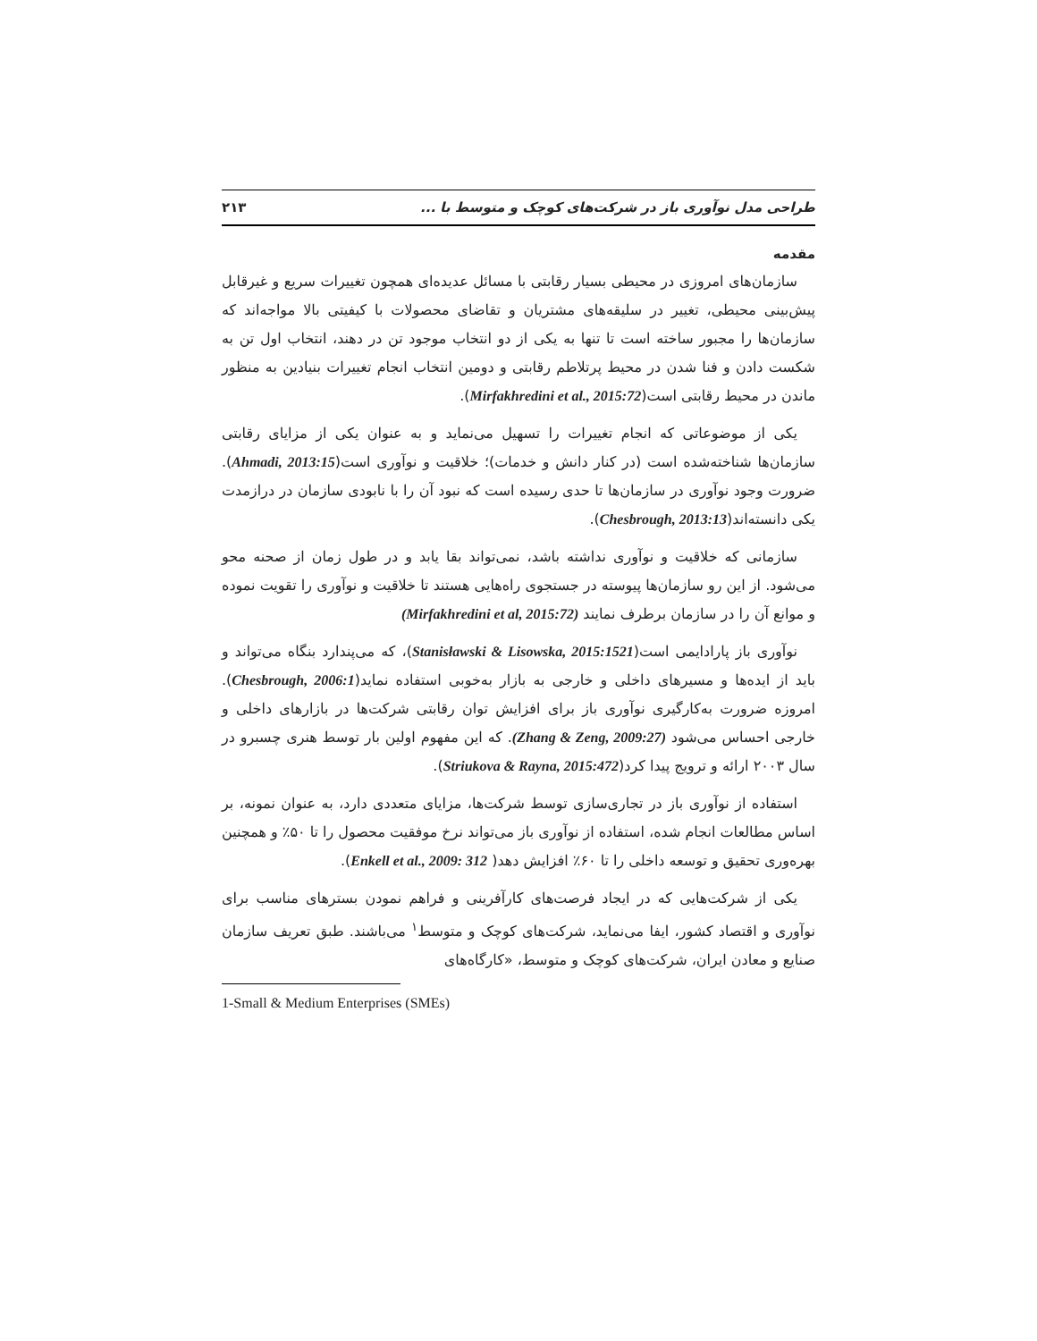طراحی مدل نوآوری باز در شرکت‌های کوچک و متوسط با ... ۲۱۳
مقدمه
سازمان‌های امروزی در محیطی بسیار رقابتی با مسائل عدیده‌ای همچون تغییرات سریع و غیرقابل پیش‌بینی محیطی، تغییر در سلیقه‌های مشتریان و تقاضای محصولات با کیفیتی بالا مواجه‌اند که سازمان‌ها را مجبور ساخته است تا تنها به یکی از دو انتخاب موجود تن در دهند، انتخاب اول تن به شکست دادن و فنا شدن در محیط پرتلاطم رقابتی و دومین انتخاب انجام تغییرات بنیادین به منظور ماندن در محیط رقابتی است(Mirfakhredini et al., 2015:72).
یکی از موضوعاتی که انجام تغییرات را تسهیل می‌نماید و به عنوان یکی از مزایای رقابتی سازمان‌ها شناخته‌شده است (در کنار دانش و خدمات)؛ خلاقیت و نوآوری است(Ahmadi, 2013:15). ضرورت وجود نوآوری در سازمان‌ها تا حدی رسیده است که نبود آن را با نابودی سازمان در درازمدت یکی دانسته‌اند(Chesbrough, 2013:13).
سازمانی که خلاقیت و نوآوری نداشته باشد، نمی‌تواند بقا یابد و در طول زمان از صحنه محو می‌شود. از این رو سازمان‌ها پیوسته در جستجوی راه‌هایی هستند تا خلاقیت و نوآوری را تقویت نموده و موانع آن را در سازمان برطرف نمایند (Mirfakhredini et al, 2015:72)
نوآوری باز پارادایمی است(Stanisławski & Lisowska, 2015:1521)، که می‌پندارد بنگاه می‌تواند و باید از ایده‌ها و مسیرهای داخلی و خارجی به بازار به‌خوبی استفاده نماید(Chesbrough, 2006:1). امروزه ضرورت به‌کارگیری نوآوری باز برای افزایش توان رقابتی شرکت‌ها در بازارهای داخلی و خارجی احساس می‌شود (Zhang & Zeng, 2009:27). که این مفهوم اولین بار توسط هنری چسبرو در سال ۲۰۰۳ ارائه و ترویج پیدا کرد(Striukova & Rayna, 2015:472).
استفاده از نوآوری باز در تجاری‌سازی توسط شرکت‌ها، مزایای متعددی دارد، به عنوان نمونه، بر اساس مطالعات انجام شده، استفاده از نوآوری باز می‌تواند نرخ موفقیت محصول را تا ۵۰٪ و همچنین بهره‌وری تحقیق و توسعه داخلی را تا ۶۰٪ افزایش دهد( Enkell et al., 2009: 312).
یکی از شرکت‌هایی که در ایجاد فرصت‌های کارآفرینی و فراهم نمودن بسترهای مناسب برای نوآوری و اقتصاد کشور، ایفا می‌نماید، شرکت‌های کوچک و متوسط<sup>۱</sup> می‌باشند. طبق تعریف سازمان صنایع و معادن ایران، شرکت‌های کوچک و متوسط، «کارگاه‌های
1-Small & Medium Enterprises (SMEs)